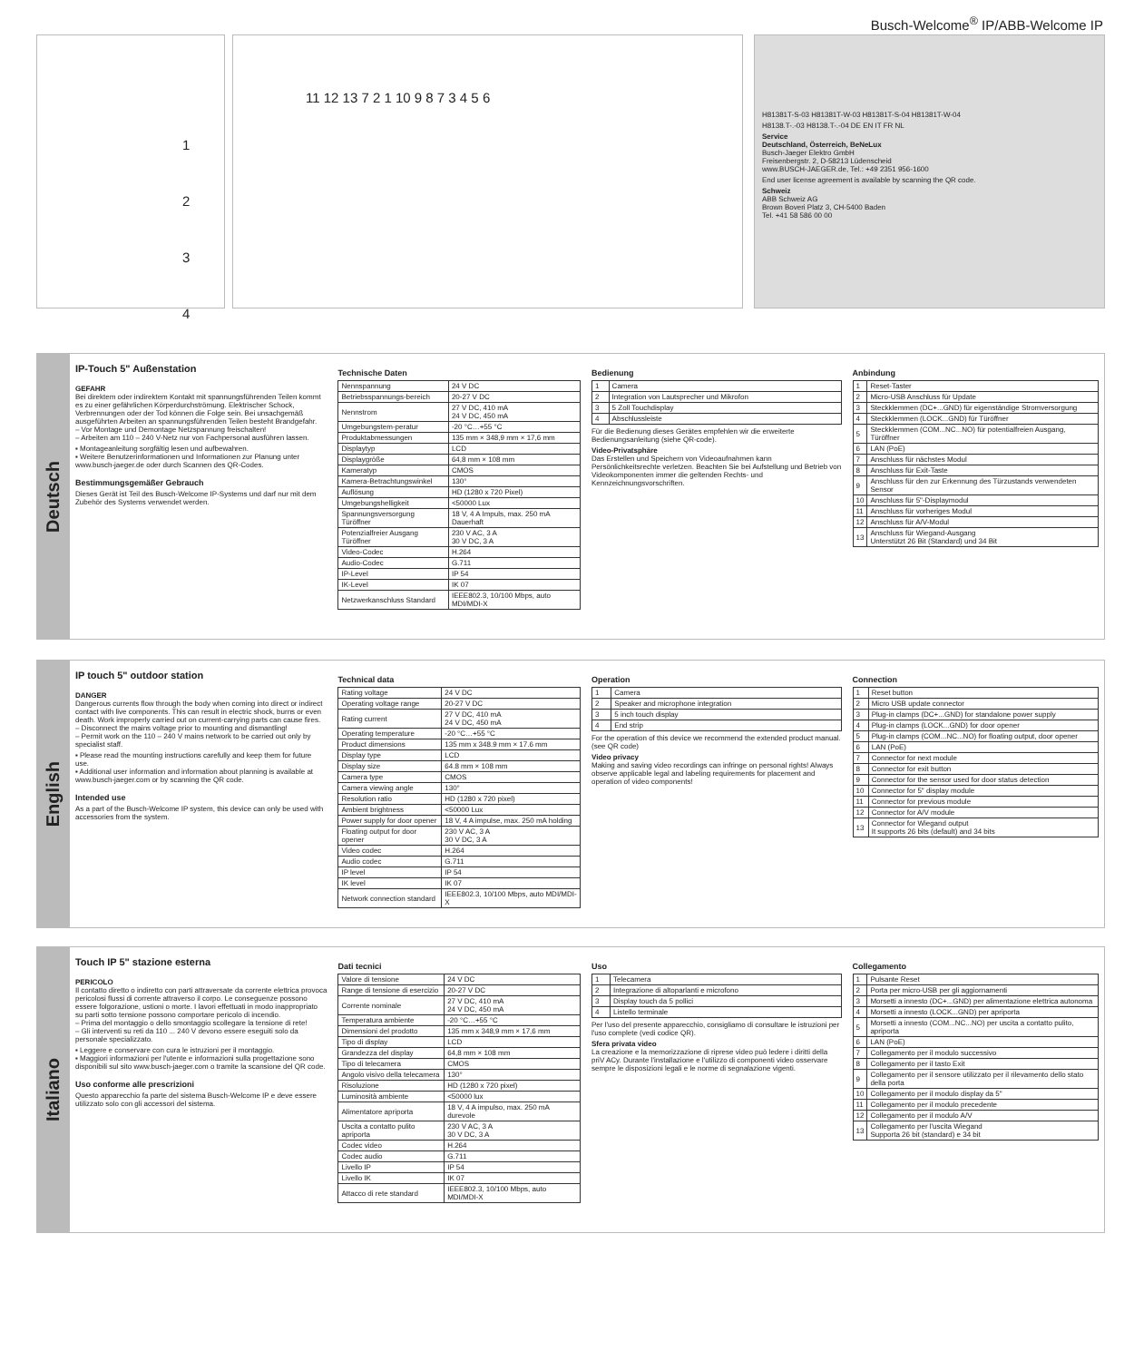Busch-Welcome<sup>®</sup> IP/ABB-Welcome IP
1
2
3
4
11 12 13 7 2 1 10 9 8 7 3 4 5 6
H81381T-S-03 H81381T-W-03 H81381T-S-04 H81381T-W-04
H8138.T-.-03 H8138.T-.-04 DE EN IT FR NL
Service
Deutschland, Österreich, BeNeLux
Busch-Jaeger Elektro GmbH
Freisenbergstr. 2, D-58213 Lüdenscheid
www.BUSCH-JAEGER.de, Tel.: +49 2351 956-1600
End user license agreement is available by scanning the QR code.
Schweiz
ABB Schweiz AG
Brown Boveri Platz 3, CH-5400 Baden
Tel. +41 58 586 00 00
Deutsch
IP-Touch 5" Außenstation
GEFAHR
Bei direktem oder indirektem Kontakt mit spannungsführenden Teilen kommt es zu einer gefährlichen Körperdurchströmung. Elektrischer Schock, Verbrennungen oder der Tod können die Folge sein. Bei unsachgemäß ausgeführten Arbeiten an spannungsführenden Teilen besteht Brandgefahr.
– Vor Montage und Demontage Netzspannung freischalten!
– Arbeiten am 110 – 240 V-Netz nur von Fachpersonal ausführen lassen.
▪ Montageanleitung sorgfältig lesen und aufbewahren.
▪ Weitere Benutzerinformationen und Informationen zur Planung unter www.busch-jaeger.de oder durch Scannen des QR-Codes.
Bestimmungsgemäßer Gebrauch
Dieses Gerät ist Teil des Busch-Welcome IP-Systems und darf nur mit dem Zubehör des Systems verwendet werden.
Technische Daten
| Nennspannung | 24 V DC |
| Betriebsspannungs-bereich | 20-27 V DC |
| Nennstrom | 27 V DC, 410 mA 24 V DC, 450 mA |
| Umgebungstem-peratur | -20 °C…+55 °C |
| Produktabmessungen | 135 mm × 348,9 mm × 17,6 mm |
| Displaytyp | LCD |
| Displaygröße | 64,8 mm × 108 mm |
| Kameratyp | CMOS |
| Kamera-Betrachtungswinkel | 130° |
| Auflösung | HD (1280 x 720 Pixel) |
| Umgebungshelligkeit | <50000 Lux |
| Spannungsversorgung Türöffner | 18 V, 4 A Impuls, max. 250 mA Dauerhaft |
| Potenzialfreier Ausgang Türöffner | 230 V AC, 3 A 30 V DC, 3 A |
| Video-Codec | H.264 |
| Audio-Codec | G.711 |
| IP-Level | IP 54 |
| IK-Level | IK 07 |
| Netzwerkanschluss Standard | IEEE802.3, 10/100 Mbps, auto MDI/MDI-X |
Bedienung
| 1 | Camera |
| 2 | Integration von Lautsprecher und Mikrofon |
| 3 | 5 Zoll Touchdisplay |
| 4 | Abschlussleiste |
Für die Bedienung dieses Gerätes empfehlen wir die erweiterte Bedienungsanleitung (siehe QR-code).
Video-Privatsphäre
Das Erstellen und Speichern von Videoaufnahmen kann Persönlichkeitsrechte verletzen. Beachten Sie bei Aufstellung und Betrieb von Videokomponenten immer die geltenden Rechts- und Kennzeichnungsvorschriften.
Anbindung
| 1 | Reset-Taster |
| 2 | Micro-USB Anschluss für Update |
| 3 | Steckklemmen (DC+...GND) für eigenständige Stromversorgung |
| 4 | Steckklemmen (LOCK...GND) für Türöffner |
| 5 | Steckklemmen (COM...NC...NO) für potentialfreien Ausgang, Türöffner |
| 6 | LAN (PoE) |
| 7 | Anschluss für nächstes Modul |
| 8 | Anschluss für Exit-Taste |
| 9 | Anschluss für den zur Erkennung des Türzustands verwendeten Sensor |
| 10 | Anschluss für 5"-Displaymodul |
| 11 | Anschluss für vorheriges Modul |
| 12 | Anschluss für A/V-Modul |
| 13 | Anschluss für Wiegand-Ausgang Unterstützt 26 Bit (Standard) und 34 Bit |
English
IP touch 5" outdoor station
DANGER
Dangerous currents flow through the body when coming into direct or indirect contact with live components. This can result in electric shock, burns or even death. Work improperly carried out on current-carrying parts can cause fires.
– Disconnect the mains voltage prior to mounting and dismantling!
– Permit work on the 110 – 240 V mains network to be carried out only by specialist staff.
▪ Please read the mounting instructions carefully and keep them for future use.
▪ Additional user information and information about planning is available at www.busch-jaeger.com or by scanning the QR code.
Intended use
As a part of the Busch-Welcome IP system, this device can only be used with accessories from the system.
Technical data
| Rating voltage | 24 V DC |
| Operating voltage range | 20-27 V DC |
| Rating current | 27 V DC, 410 mA 24 V DC, 450 mA |
| Operating temperature | -20 °C…+55 °C |
| Product dimensions | 135 mm x 348.9 mm × 17.6 mm |
| Display type | LCD |
| Display size | 64.8 mm × 108 mm |
| Camera type | CMOS |
| Camera viewing angle | 130° |
| Resolution ratio | HD (1280 x 720 pixel) |
| Ambient brightness | <50000 Lux |
| Power supply for door opener | 18 V, 4 A impulse, max. 250 mA holding |
| Floating output for door opener | 230 V AC, 3 A 30 V DC, 3 A |
| Video codec | H.264 |
| Audio codec | G.711 |
| IP level | IP 54 |
| IK level | IK 07 |
| Network connection standard | IEEE802.3, 10/100 Mbps, auto MDI/MDI-X |
Operation
| 1 | Camera |
| 2 | Speaker and microphone integration |
| 3 | 5 inch touch display |
| 4 | End strip |
For the operation of this device we recommend the extended product manual. (see QR code)
Video privacy
Making and saving video recordings can infringe on personal rights! Always observe applicable legal and labeling requirements for placement and operation of video components!
Connection
| 1 | Reset button |
| 2 | Micro USB update connector |
| 3 | Plug-in clamps (DC+...GND) for standalone power supply |
| 4 | Plug-in clamps (LOCK...GND) for door opener |
| 5 | Plug-in clamps (COM...NC...NO) for floating output, door opener |
| 6 | LAN (PoE) |
| 7 | Connector for next module |
| 8 | Connector for exit button |
| 9 | Connector for the sensor used for door status detection |
| 10 | Connector for 5" display module |
| 11 | Connector for previous module |
| 12 | Connector for A/V module |
| 13 | Connector for Wiegand output It supports 26 bits (default) and 34 bits |
Italiano
Touch IP 5" stazione esterna
PERICOLO
Il contatto diretto o indiretto con parti attraversate da corrente elettrica provoca pericolosi flussi di corrente attraverso il corpo. Le conseguenze possono essere folgorazione, ustioni o morte. I lavori effettuati in modo inappropriato su parti sotto tensione possono comportare pericolo di incendio.
– Prima del montaggio o dello smontaggio scollegare la tensione di rete!
– Gli interventi su reti da 110 ... 240 V devono essere eseguiti solo da personale specializzato.
▪ Leggere e conservare con cura le istruzioni per il montaggio.
▪ Maggiori informazioni per l'utente e informazioni sulla progettazione sono disponibili sul sito www.busch-jaeger.com o tramite la scansione del QR code.
Uso conforme alle prescrizioni
Questo apparecchio fa parte del sistema Busch-Welcome IP e deve essere utilizzato solo con gli accessori del sistema.
Dati tecnici
| Valore di tensione | 24 V DC |
| Range di tensione di esercizio | 20-27 V DC |
| Corrente nominale | 27 V DC, 410 mA 24 V DC, 450 mA |
| Temperatura ambiente | -20 °C…+55 °C |
| Dimensioni del prodotto | 135 mm x 348,9 mm × 17,6 mm |
| Tipo di display | LCD |
| Grandezza del display | 64,8 mm × 108 mm |
| Tipo di telecamera | CMOS |
| Angolo visivo della telecamera | 130° |
| Risoluzione | HD (1280 x 720 pixel) |
| Luminosità ambiente | <50000 lux |
| Alimentatore apriporta | 18 V, 4 A impulso, max. 250 mA durevole |
| Uscita a contatto pulito apriporta | 230 V AC, 3 A 30 V DC, 3 A |
| Codec video | H.264 |
| Codec audio | G.711 |
| Livello IP | IP 54 |
| Livello IK | IK 07 |
| Attacco di rete standard | IEEE802.3, 10/100 Mbps, auto MDI/MDI-X |
Uso
| 1 | Telecamera |
| 2 | Integrazione di altoparlanti e microfono |
| 3 | Display touch da 5 pollici |
| 4 | Listello terminale |
Per l'uso del presente apparecchio, consigliamo di consultare le istruzioni per l'uso complete (vedi codice QR).
Sfera privata video
La creazione e la memorizzazione di riprese video può ledere i diritti della priV ACy. Durante l'installazione e l'utilizzo di componenti video osservare sempre le disposizioni legali e le norme di segnalazione vigenti.
Collegamento
| 1 | Pulsante Reset |
| 2 | Porta per micro-USB per gli aggiornamenti |
| 3 | Morsetti a innesto (DC+...GND) per alimentazione elettrica autonoma |
| 4 | Morsetti a innesto (LOCK...GND) per apriporta |
| 5 | Morsetti a innesto (COM...NC...NO) per uscita a contatto pulito, apriporta |
| 6 | LAN (PoE) |
| 7 | Collegamento per il modulo successivo |
| 8 | Collegamento per il tasto Exit |
| 9 | Collegamento per il sensore utilizzato per il rilevamento dello stato della porta |
| 10 | Collegamento per il modulo display da 5" |
| 11 | Collegamento per il modulo precedente |
| 12 | Collegamento per il modulo A/V |
| 13 | Collegamento per l'uscita Wiegand Supporta 26 bit (standard) e 34 bit |